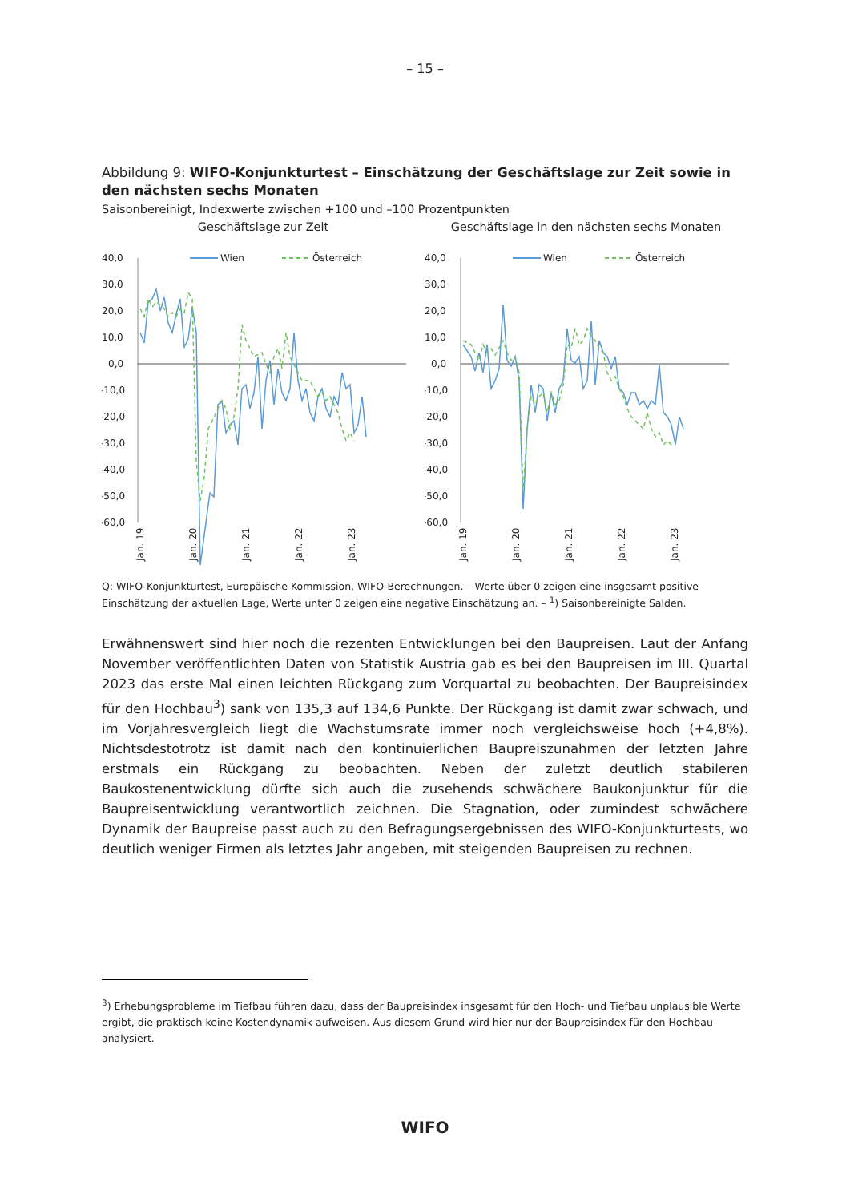– 15 –
Abbildung 9: WIFO-Konjunkturtest – Einschätzung der Geschäftslage zur Zeit sowie in den nächsten sechs Monaten
Saisonbereinigt, Indexwerte zwischen +100 und –100 Prozentpunkten
Geschäftslage zur Zeit
40,0
30,0
20,0
10,0
0,0
-10,0
-20,0
-30,0
-40,0
-50,0
-60,0
Wien
Österreich
Jan. 19
Jan. 20
Jan. 21
Jan. 22
Jan. 23
Geschäftslage in den nächsten sechs Monaten
40,0
30,0
20,0
10,0
0,0
-10,0
-20,0
-30,0
-40,0
-50,0
-60,0
Wien
Österreich
Jan. 19
Jan. 20
Jan. 21
Jan. 22
Jan. 23
Q: WIFO-Konjunkturtest, Europäische Kommission, WIFO-Berechnungen. – Werte über 0 zeigen eine insgesamt positive Einschätzung der aktuellen Lage, Werte unter 0 zeigen eine negative Einschätzung an. – <sup>1</sup>) Saisonbereinigte Salden.
Erwähnenswert sind hier noch die rezenten Entwicklungen bei den Baupreisen. Laut der Anfang November veröffentlichten Daten von Statistik Austria gab es bei den Baupreisen im III. Quartal 2023 das erste Mal einen leichten Rückgang zum Vorquartal zu beobachten. Der Baupreisindex für den Hochbau<sup>3</sup>) sank von 135,3 auf 134,6 Punkte. Der Rückgang ist damit zwar schwach, und im Vorjahresvergleich liegt die Wachstumsrate immer noch vergleichsweise hoch (+4,8%). Nichtsdestotrotz ist damit nach den kontinuierlichen Baupreiszunahmen der letzten Jahre erstmals ein Rückgang zu beobachten. Neben der zuletzt deutlich stabileren Baukostenentwicklung dürfte sich auch die zusehends schwächere Baukonjunktur für die Baupreisentwicklung verantwortlich zeichnen. Die Stagnation, oder zumindest schwächere Dynamik der Baupreise passt auch zu den Befragungsergebnissen des WIFO-Konjunkturtests, wo deutlich weniger Firmen als letztes Jahr angeben, mit steigenden Baupreisen zu rechnen.
<sup>3</sup>) Erhebungsprobleme im Tiefbau führen dazu, dass der Baupreisindex insgesamt für den Hoch- und Tiefbau unplausible Werte ergibt, die praktisch keine Kostendynamik aufweisen. Aus diesem Grund wird hier nur der Baupreisindex für den Hochbau analysiert.
WIFO